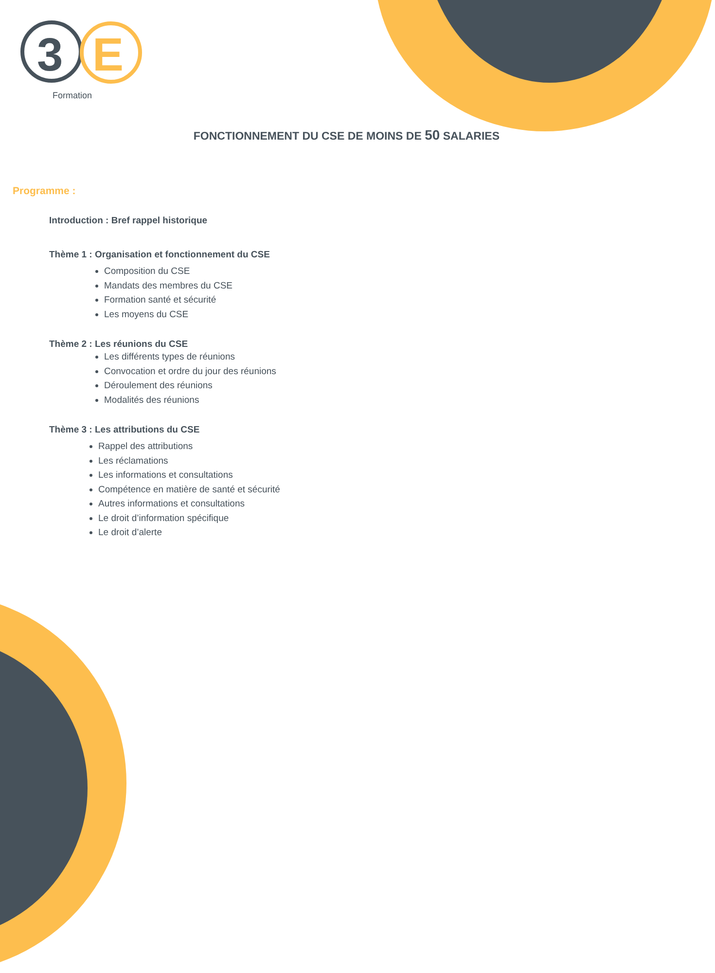3
E
Formation
FONCTIONNEMENT DU CSE DE MOINS DE 50 SALARIES
Programme :
Introduction : Bref rappel historique
Thème 1 : Organisation et fonctionnement du CSE
Composition du CSE
Mandats des membres du CSE
Formation santé et sécurité
Les moyens du CSE
Thème 2 : Les réunions du CSE
Les différents types de réunions
Convocation et ordre du jour des réunions
Déroulement des réunions
Modalités des réunions
Thème 3 : Les attributions du CSE
Rappel des attributions
Les réclamations
Les informations et consultations
Compétence en matière de santé et sécurité
Autres informations et consultations
Le droit d’information spécifique
Le droit d’alerte